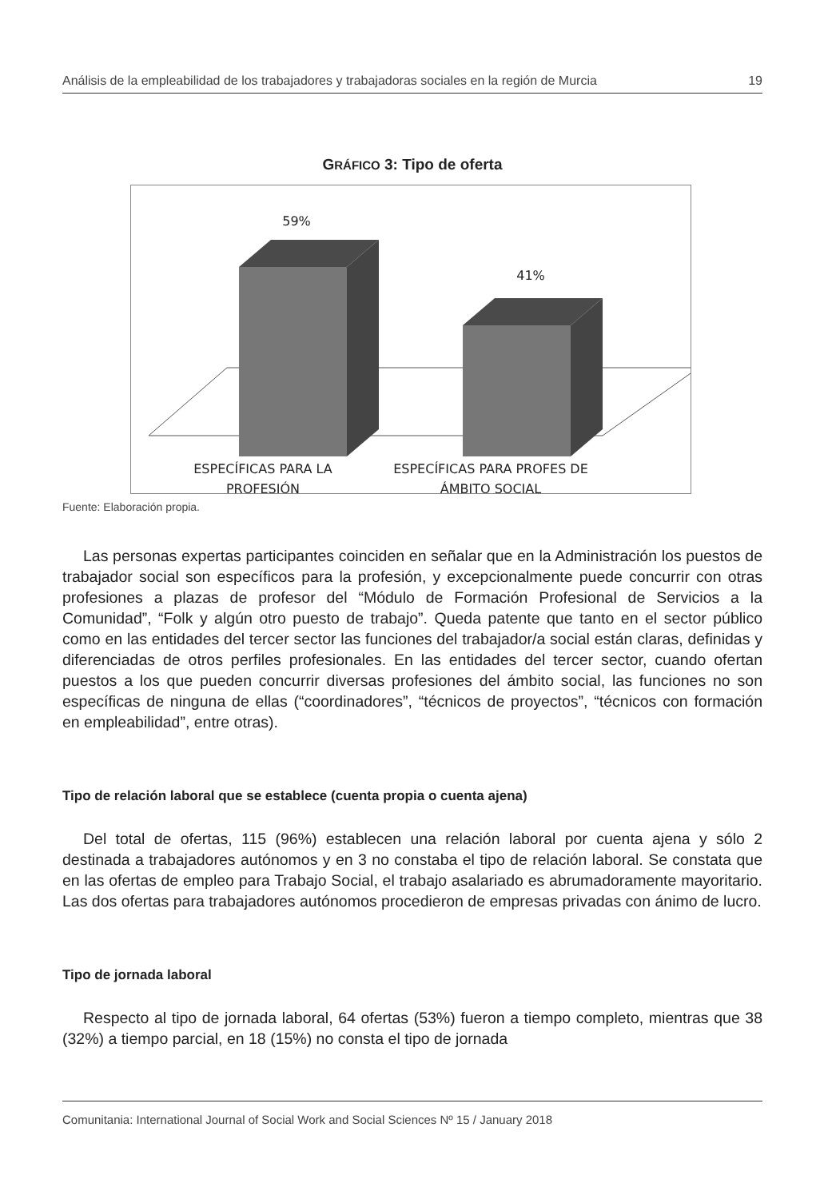Análisis de la empleabilidad de los trabajadores y trabajadoras sociales en la región de Murcia 19
GRÁFICO 3: Tipo de oferta
59%
41%
ESPECÍFICAS PARA LA
PROFESIÓN
ESPECÍFICAS PARA PROFES DE
ÁMBITO SOCIAL
Fuente: Elaboración propia.
Las personas expertas participantes coinciden en señalar que en la Administración los puestos de trabajador social son específicos para la profesión, y excepcionalmente puede concurrir con otras profesiones a plazas de profesor del “Módulo de Formación Profesional de Servicios a la Comunidad”, “Folk y algún otro puesto de trabajo”. Queda patente que tanto en el sector público como en las entidades del tercer sector las funciones del trabajador/a social están claras, definidas y diferenciadas de otros perfiles profesionales. En las entidades del tercer sector, cuando ofertan puestos a los que pueden concurrir diversas profesiones del ámbito social, las funciones no son específicas de ninguna de ellas (“coordinadores”, “técnicos de proyectos”, “técnicos con formación en empleabilidad”, entre otras).
Tipo de relación laboral que se establece (cuenta propia o cuenta ajena)
Del total de ofertas, 115 (96%) establecen una relación laboral por cuenta ajena y sólo 2 destinada a trabajadores autónomos y en 3 no constaba el tipo de relación laboral. Se constata que en las ofertas de empleo para Trabajo Social, el trabajo asalariado es abrumadoramente mayoritario. Las dos ofertas para trabajadores autónomos procedieron de empresas privadas con ánimo de lucro.
Tipo de jornada laboral
Respecto al tipo de jornada laboral, 64 ofertas (53%) fueron a tiempo completo, mientras que 38 (32%) a tiempo parcial, en 18 (15%) no consta el tipo de jornada
Comunitania: International Journal of Social Work and Social Sciences Nº 15 / January 2018